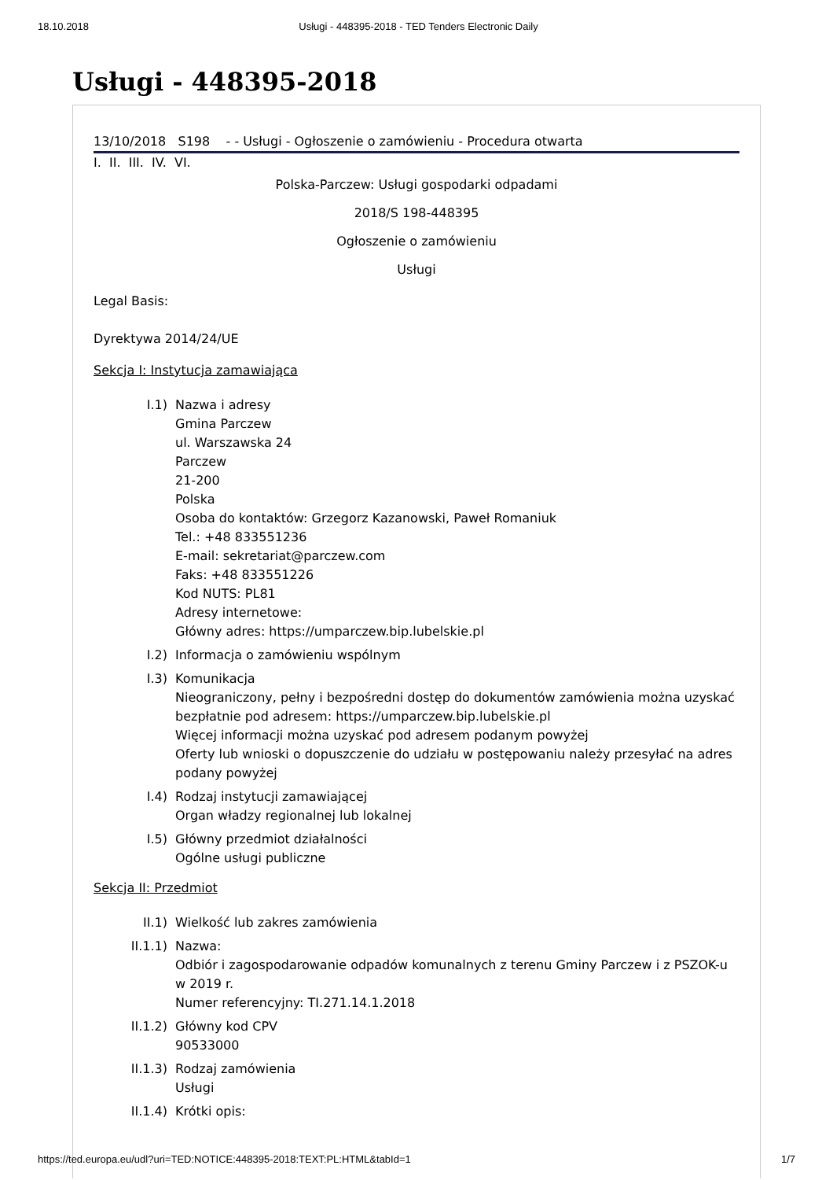18.10.2018 Usługi - 448395-2018 - TED Tenders Electronic Daily
Usługi - 448395-2018
13/10/2018 S198 - - Usługi - Ogłoszenie o zamówieniu - Procedura otwarta
I. II. III. IV. VI.
Polska-Parczew: Usługi gospodarki odpadami
2018/S 198-448395
Ogłoszenie o zamówieniu
Usługi
Legal Basis:
Dyrektywa 2014/24/UE
Sekcja I: Instytucja zamawiająca
I.1) Nazwa i adresy
Gmina Parczew
ul. Warszawska 24
Parczew
21-200
Polska
Osoba do kontaktów: Grzegorz Kazanowski, Paweł Romaniuk
Tel.: +48 833551236
E-mail: sekretariat@parczew.com
Faks: +48 833551226
Kod NUTS: PL81
Adresy internetowe:
Główny adres: https://umparczew.bip.lubelskie.pl
I.2) Informacja o zamówieniu wspólnym
I.3) Komunikacja
Nieograniczony, pełny i bezpośredni dostęp do dokumentów zamówienia można uzyskać bezpłatnie pod adresem: https://umparczew.bip.lubelskie.pl
Więcej informacji można uzyskać pod adresem podanym powyżej
Oferty lub wnioski o dopuszczenie do udziału w postępowaniu należy przesyłać na adres podany powyżej
I.4) Rodzaj instytucji zamawiającej
Organ władzy regionalnej lub lokalnej
I.5) Główny przedmiot działalności
Ogólne usługi publiczne
Sekcja II: Przedmiot
II.1) Wielkość lub zakres zamówienia
II.1.1) Nazwa:
Odbiór i zagospodarowanie odpadów komunalnych z terenu Gminy Parczew i z PSZOK-u w 2019 r.
Numer referencyjny: TI.271.14.1.2018
II.1.2) Główny kod CPV
90533000
II.1.3) Rodzaj zamówienia
Usługi
II.1.4) Krótki opis:
https://ted.europa.eu/udl?uri=TED:NOTICE:448395-2018:TEXT:PL:HTML&tabId=1 1/7